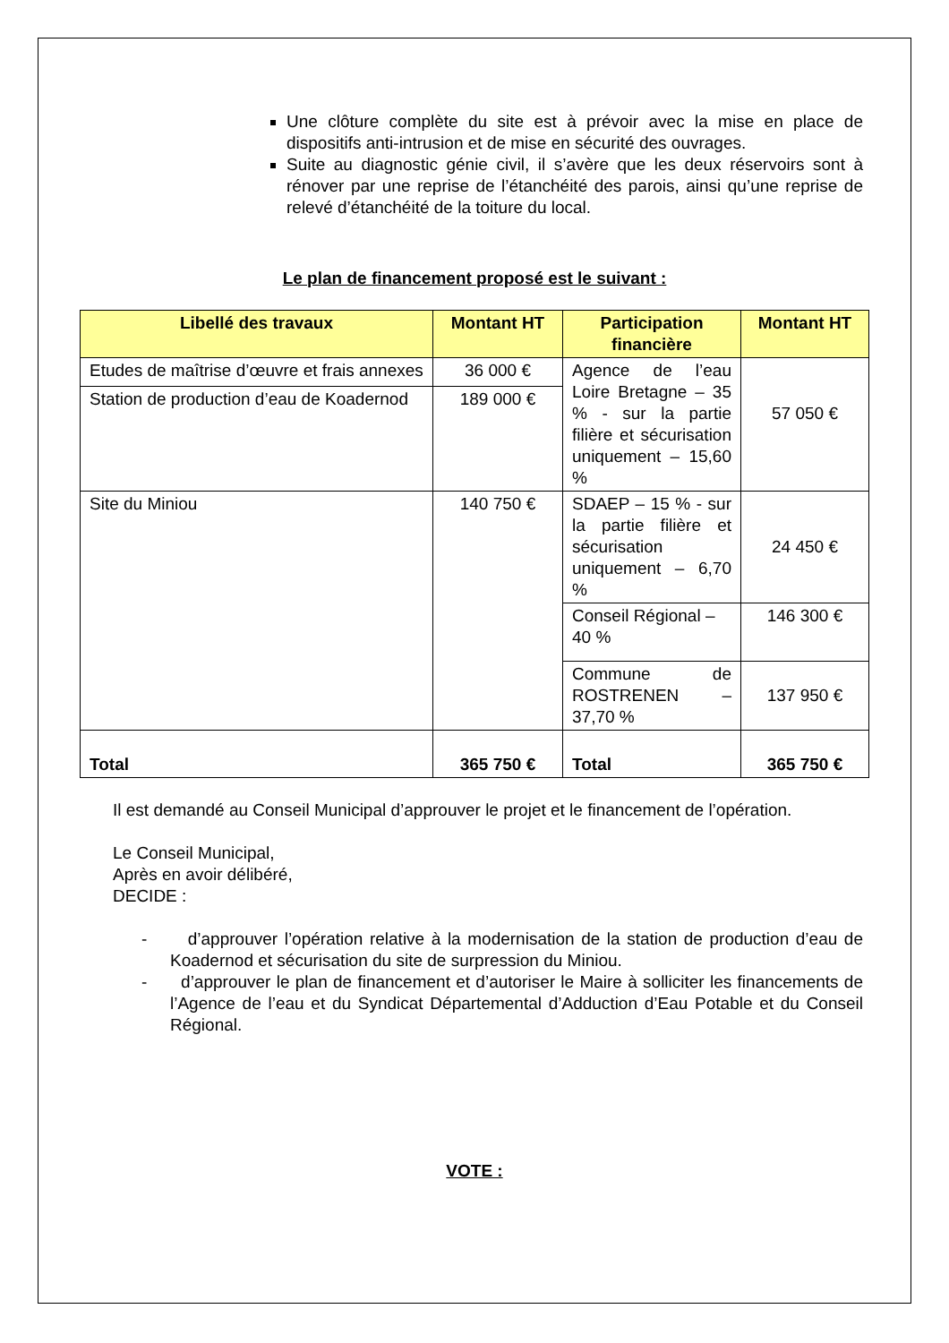Une clôture complète du site est à prévoir avec la mise en place de dispositifs anti-intrusion et de mise en sécurité des ouvrages.
Suite au diagnostic génie civil, il s’avère que les deux réservoirs sont à rénover par une reprise de l’étanchéité des parois, ainsi qu’une reprise de relevé d’étanchéité de la toiture du local.
Le plan de financement proposé est le suivant :
| Libellé des travaux | Montant HT | Participation financière | Montant HT |
| --- | --- | --- | --- |
| Etudes de maîtrise d’œuvre et frais annexes | 36 000 € | Agence de l’eau Loire Bretagne – 35 % - sur la partie filière et sécurisation uniquement – 15,60 % | 57 050 € |
| Station de production d’eau de Koadernod | 189 000 € | | |
| Site du Miniou | 140 750 € | SDAEP – 15 % - sur la partie filière et sécurisation uniquement – 6,70 % | 24 450 € |
| | | Conseil Régional – 40 % | 146 300 € |
| | | Commune de ROSTRENEN – 37,70 % | 137 950 € |
| Total | 365 750 € | Total | 365 750 € |
Il est demandé au Conseil Municipal d’approuver le projet et le financement de l’opération.
Le Conseil Municipal,
Après en avoir délibéré,
DECIDE :
- d’approuver l’opération relative à la modernisation de la station de production d’eau de Koadernod et sécurisation du site de surpression du Miniou.
- d’approuver le plan de financement et d’autoriser le Maire à solliciter les financements de l’Agence de l’eau et du Syndicat Départemental d’Adduction d’Eau Potable et du Conseil Régional.
VOTE :